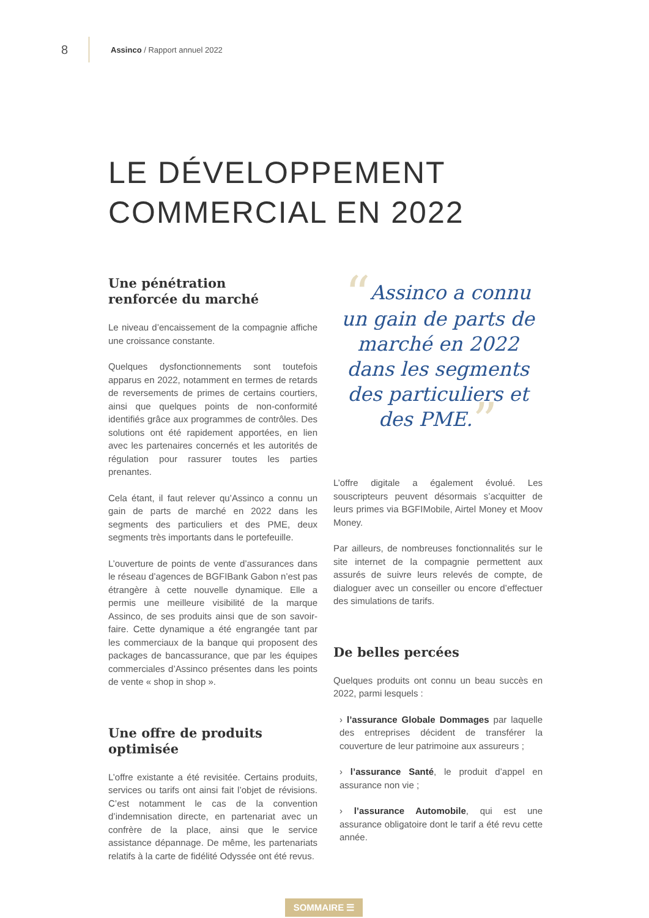8 Assinco / Rapport annuel 2022
LE DÉVELOPPEMENT
COMMERCIAL EN 2022
Une pénétration
renforcée du marché
Le niveau d’encaissement de la compagnie affiche une croissance constante.
Quelques dysfonctionnements sont toutefois apparus en 2022, notamment en termes de retards de reversements de primes de certains courtiers, ainsi que quelques points de non-conformité identifiés grâce aux programmes de contrôles. Des solutions ont été rapidement apportées, en lien avec les partenaires concernés et les autorités de régulation pour rassurer toutes les parties prenantes.
Cela étant, il faut relever qu’Assinco a connu un gain de parts de marché en 2022 dans les segments des particuliers et des PME, deux segments très importants dans le portefeuille.
L’ouverture de points de vente d’assurances dans le réseau d’agences de BGFIBank Gabon n’est pas étrangère à cette nouvelle dynamique. Elle a permis une meilleure visibilité de la marque Assinco, de ses produits ainsi que de son savoir-faire. Cette dynamique a été engrangée tant par les commerciaux de la banque qui proposent des packages de bancassurance, que par les équipes commerciales d’Assinco présentes dans les points de vente « shop in shop ».
Une offre de produits optimisée
L’offre existante a été revisitée. Certains produits, services ou tarifs ont ainsi fait l’objet de révisions. C’est notamment le cas de la convention d’indemnisation directe, en partenariat avec un confrère de la place, ainsi que le service assistance dépannage. De même, les partenariats relatifs à la carte de fidélité Odyssée ont été revus.
“Assinco a connu un gain de parts de marché en 2022 dans les segments des particuliers et des PME.”
L’offre digitale a également évolué. Les souscripteurs peuvent désormais s’acquitter de leurs primes via BGFIMobile, Airtel Money et Moov Money.
Par ailleurs, de nombreuses fonctionnalités sur le site internet de la compagnie permettent aux assurés de suivre leurs relevés de compte, de dialoguer avec un conseiller ou encore d’effectuer des simulations de tarifs.
De belles percées
Quelques produits ont connu un beau succès en 2022, parmi lesquels :
› l’assurance Globale Dommages par laquelle des entreprises décident de transférer la couverture de leur patrimoine aux assureurs ;
› l’assurance Santé, le produit d’appel en assurance non vie ;
› l’assurance Automobile, qui est une assurance obligatoire dont le tarif a été revu cette année.
SOMMAIRE ☰